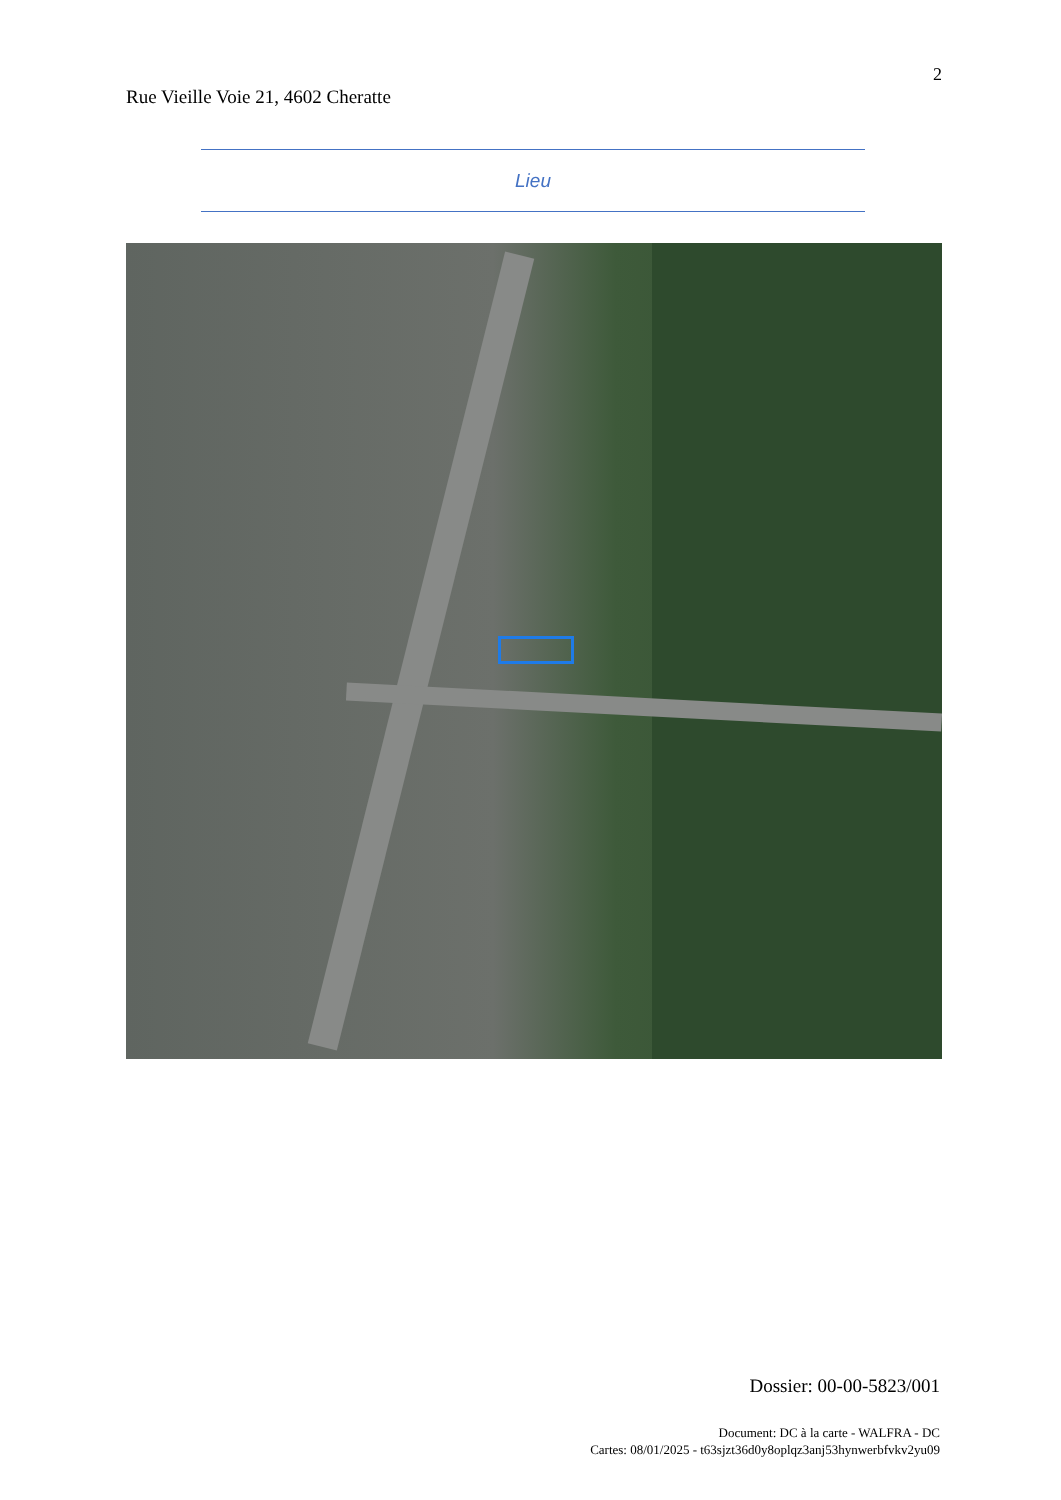2
Rue Vieille Voie 21, 4602 Cheratte
Lieu
Dossier: 00-00-5823/001
Document: DC à la carte - WALFRA - DC
Cartes: 08/01/2025 - t63sjzt36d0y8oplqz3anj53hynwerbfvkv2yu09